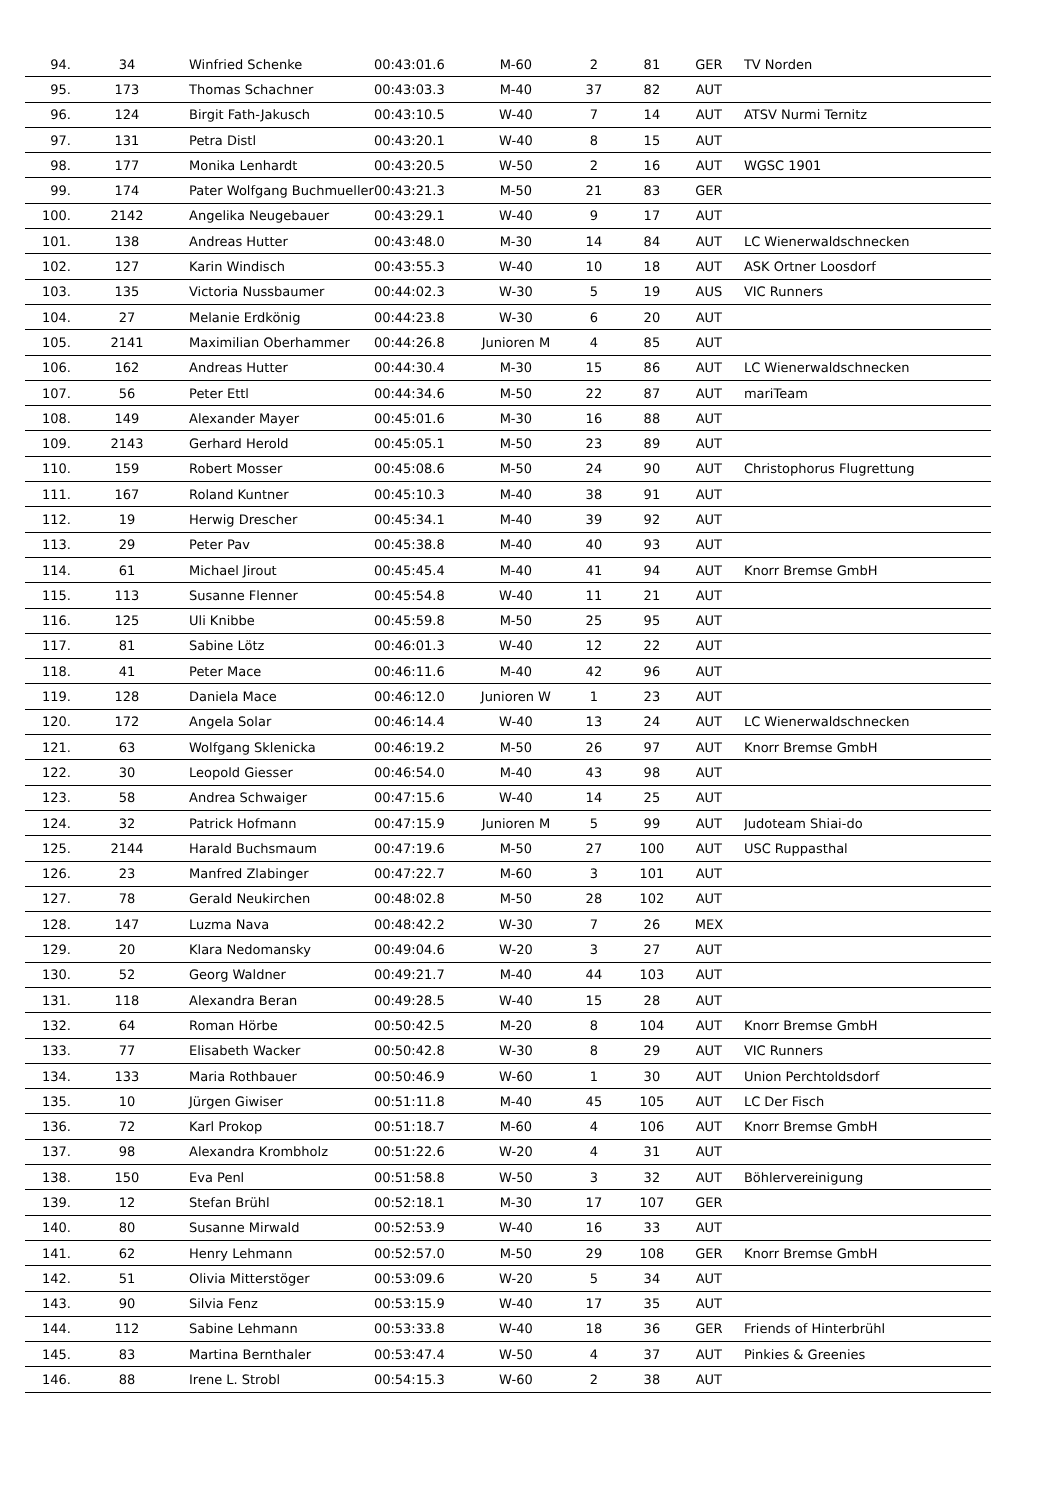| 94. | 34 | Winfried Schenke | 00:43:01.6 | M-60 | 2 | 81 | GER | TV Norden |
| 95. | 173 | Thomas Schachner | 00:43:03.3 | M-40 | 37 | 82 | AUT | |
| 96. | 124 | Birgit Fath-Jakusch | 00:43:10.5 | W-40 | 7 | 14 | AUT | ATSV Nurmi Ternitz |
| 97. | 131 | Petra Distl | 00:43:20.1 | W-40 | 8 | 15 | AUT | |
| 98. | 177 | Monika Lenhardt | 00:43:20.5 | W-50 | 2 | 16 | AUT | WGSC 1901 |
| 99. | 174 | Pater Wolfgang Buchmueller | 00:43:21.3 | M-50 | 21 | 83 | GER | |
| 100. | 2142 | Angelika Neugebauer | 00:43:29.1 | W-40 | 9 | 17 | AUT | |
| 101. | 138 | Andreas Hutter | 00:43:48.0 | M-30 | 14 | 84 | AUT | LC Wienerwaldschnecken |
| 102. | 127 | Karin Windisch | 00:43:55.3 | W-40 | 10 | 18 | AUT | ASK Ortner Loosdorf |
| 103. | 135 | Victoria Nussbaumer | 00:44:02.3 | W-30 | 5 | 19 | AUS | VIC Runners |
| 104. | 27 | Melanie Erdkönig | 00:44:23.8 | W-30 | 6 | 20 | AUT | |
| 105. | 2141 | Maximilian Oberhammer | 00:44:26.8 | Junioren M | 4 | 85 | AUT | |
| 106. | 162 | Andreas Hutter | 00:44:30.4 | M-30 | 15 | 86 | AUT | LC Wienerwaldschnecken |
| 107. | 56 | Peter Ettl | 00:44:34.6 | M-50 | 22 | 87 | AUT | mariTeam |
| 108. | 149 | Alexander Mayer | 00:45:01.6 | M-30 | 16 | 88 | AUT | |
| 109. | 2143 | Gerhard Herold | 00:45:05.1 | M-50 | 23 | 89 | AUT | |
| 110. | 159 | Robert Mosser | 00:45:08.6 | M-50 | 24 | 90 | AUT | Christophorus Flugrettung |
| 111. | 167 | Roland Kuntner | 00:45:10.3 | M-40 | 38 | 91 | AUT | |
| 112. | 19 | Herwig Drescher | 00:45:34.1 | M-40 | 39 | 92 | AUT | |
| 113. | 29 | Peter Pav | 00:45:38.8 | M-40 | 40 | 93 | AUT | |
| 114. | 61 | Michael Jirout | 00:45:45.4 | M-40 | 41 | 94 | AUT | Knorr Bremse GmbH |
| 115. | 113 | Susanne Flenner | 00:45:54.8 | W-40 | 11 | 21 | AUT | |
| 116. | 125 | Uli Knibbe | 00:45:59.8 | M-50 | 25 | 95 | AUT | |
| 117. | 81 | Sabine Lötz | 00:46:01.3 | W-40 | 12 | 22 | AUT | |
| 118. | 41 | Peter Mace | 00:46:11.6 | M-40 | 42 | 96 | AUT | |
| 119. | 128 | Daniela Mace | 00:46:12.0 | Junioren W | 1 | 23 | AUT | |
| 120. | 172 | Angela Solar | 00:46:14.4 | W-40 | 13 | 24 | AUT | LC Wienerwaldschnecken |
| 121. | 63 | Wolfgang Sklenicka | 00:46:19.2 | M-50 | 26 | 97 | AUT | Knorr Bremse GmbH |
| 122. | 30 | Leopold Giesser | 00:46:54.0 | M-40 | 43 | 98 | AUT | |
| 123. | 58 | Andrea Schwaiger | 00:47:15.6 | W-40 | 14 | 25 | AUT | |
| 124. | 32 | Patrick Hofmann | 00:47:15.9 | Junioren M | 5 | 99 | AUT | Judoteam Shiai-do |
| 125. | 2144 | Harald Buchsmaum | 00:47:19.6 | M-50 | 27 | 100 | AUT | USC Ruppasthal |
| 126. | 23 | Manfred Zlabinger | 00:47:22.7 | M-60 | 3 | 101 | AUT | |
| 127. | 78 | Gerald Neukirchen | 00:48:02.8 | M-50 | 28 | 102 | AUT | |
| 128. | 147 | Luzma Nava | 00:48:42.2 | W-30 | 7 | 26 | MEX | |
| 129. | 20 | Klara Nedomansky | 00:49:04.6 | W-20 | 3 | 27 | AUT | |
| 130. | 52 | Georg Waldner | 00:49:21.7 | M-40 | 44 | 103 | AUT | |
| 131. | 118 | Alexandra Beran | 00:49:28.5 | W-40 | 15 | 28 | AUT | |
| 132. | 64 | Roman Hörbe | 00:50:42.5 | M-20 | 8 | 104 | AUT | Knorr Bremse GmbH |
| 133. | 77 | Elisabeth Wacker | 00:50:42.8 | W-30 | 8 | 29 | AUT | VIC Runners |
| 134. | 133 | Maria Rothbauer | 00:50:46.9 | W-60 | 1 | 30 | AUT | Union Perchtoldsdorf |
| 135. | 10 | Jürgen Giwiser | 00:51:11.8 | M-40 | 45 | 105 | AUT | LC Der Fisch |
| 136. | 72 | Karl Prokop | 00:51:18.7 | M-60 | 4 | 106 | AUT | Knorr Bremse GmbH |
| 137. | 98 | Alexandra Krombholz | 00:51:22.6 | W-20 | 4 | 31 | AUT | |
| 138. | 150 | Eva Penl | 00:51:58.8 | W-50 | 3 | 32 | AUT | Böhlervereinigung |
| 139. | 12 | Stefan Brühl | 00:52:18.1 | M-30 | 17 | 107 | GER | |
| 140. | 80 | Susanne Mirwald | 00:52:53.9 | W-40 | 16 | 33 | AUT | |
| 141. | 62 | Henry Lehmann | 00:52:57.0 | M-50 | 29 | 108 | GER | Knorr Bremse GmbH |
| 142. | 51 | Olivia Mitterstöger | 00:53:09.6 | W-20 | 5 | 34 | AUT | |
| 143. | 90 | Silvia Fenz | 00:53:15.9 | W-40 | 17 | 35 | AUT | |
| 144. | 112 | Sabine Lehmann | 00:53:33.8 | W-40 | 18 | 36 | GER | Friends of Hinterbrühl |
| 145. | 83 | Martina Bernthaler | 00:53:47.4 | W-50 | 4 | 37 | AUT | Pinkies & Greenies |
| 146. | 88 | Irene L. Strobl | 00:54:15.3 | W-60 | 2 | 38 | AUT | |